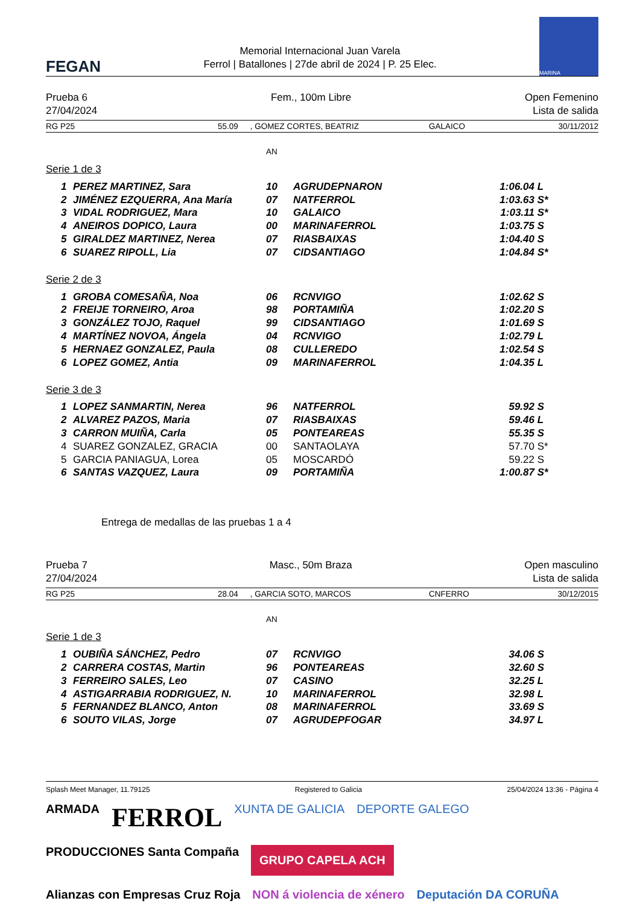FEGAN
Memorial Internacional Juan Varela
Ferrol | Batallones | 27de abril de 2024 | P. 25 Elec.
MARINA
Prueba 6
27/04/2024
Fem., 100m Libre Open Femenino
Lista de salida
RG P25 55.09 , GOMEZ CORTES, BEATRIZ GALAICO 30/11/2012
AN
Serie 1 de 3
| 1 | PEREZ MARTINEZ, Sara | 10 | AGRUDEPNARON | 1:06.04 | L |
| 2 | JIMÉNEZ EZQUERRA, Ana María | 07 | NATFERROL | 1:03.63 | S* |
| 3 | VIDAL RODRIGUEZ, Mara | 10 | GALAICO | 1:03.11 | S* |
| 4 | ANEIROS DOPICO, Laura | 00 | MARINAFERROL | 1:03.75 | S |
| 5 | GIRALDEZ MARTINEZ, Nerea | 07 | RIASBAIXAS | 1:04.40 | S |
| 6 | SUAREZ RIPOLL, Lia | 07 | CIDSANTIAGO | 1:04.84 | S* |
Serie 2 de 3
| 1 | GROBA COMESAÑA, Noa | 06 | RCNVIGO | 1:02.62 | S |
| 2 | FREIJE TORNEIRO, Aroa | 98 | PORTAMIÑA | 1:02.20 | S |
| 3 | GONZÁLEZ TOJO, Raquel | 99 | CIDSANTIAGO | 1:01.69 | S |
| 4 | MARTÍNEZ NOVOA, Ángela | 04 | RCNVIGO | 1:02.79 | L |
| 5 | HERNAEZ GONZALEZ, Paula | 08 | CULLEREDO | 1:02.54 | S |
| 6 | LOPEZ GOMEZ, Antia | 09 | MARINAFERROL | 1:04.35 | L |
Serie 3 de 3
| 1 | LOPEZ SANMARTIN, Nerea | 96 | NATFERROL | 59.92 | S |
| 2 | ALVAREZ PAZOS, Maria | 07 | RIASBAIXAS | 59.46 | L |
| 3 | CARRON MUIÑA, Carla | 05 | PONTEAREAS | 55.35 | S |
| 4 | SUAREZ GONZALEZ, GRACIA | 00 | SANTAOLAYA | 57.70 | S* |
| 5 | GARCIA PANIAGUA, Lorea | 05 | MOSCARDÓ | 59.22 | S |
| 6 | SANTAS VAZQUEZ, Laura | 09 | PORTAMIÑA | 1:00.87 | S* |
Entrega de medallas de las pruebas 1 a 4
Prueba 7
27/04/2024
Masc., 50m Braza Open masculino
Lista de salida
RG P25 28.04 , GARCIA SOTO, MARCOS CNFERRO 30/12/2015
AN
Serie 1 de 3
| 1 | OUBIÑA SÁNCHEZ, Pedro | 07 | RCNVIGO | 34.06 | S |
| 2 | CARRERA COSTAS, Martin | 96 | PONTEAREAS | 32.60 | S |
| 3 | FERREIRO SALES, Leo | 07 | CASINO | 32.25 | L |
| 4 | ASTIGARRABIA RODRIGUEZ, N. | 10 | MARINAFERROL | 32.98 | L |
| 5 | FERNANDEZ BLANCO, Anton | 08 | MARINAFERROL | 33.69 | S |
| 6 | SOUTO VILAS, Jorge | 07 | AGRUDEPFOGAR | 34.97 | L |
Splash Meet Manager, 11.79125 Registered to Galicia 25/04/2024 13:36 - Página 4
ARMADA FERROL XUNTA DE GALICIA DEPORTE GALEGO PRODUCCIONES Santa Compaña GRUPO CAPELA ACH Alianzas con Empresas Cruz Roja NON á violencia de xénero Deputación DA CORUÑA